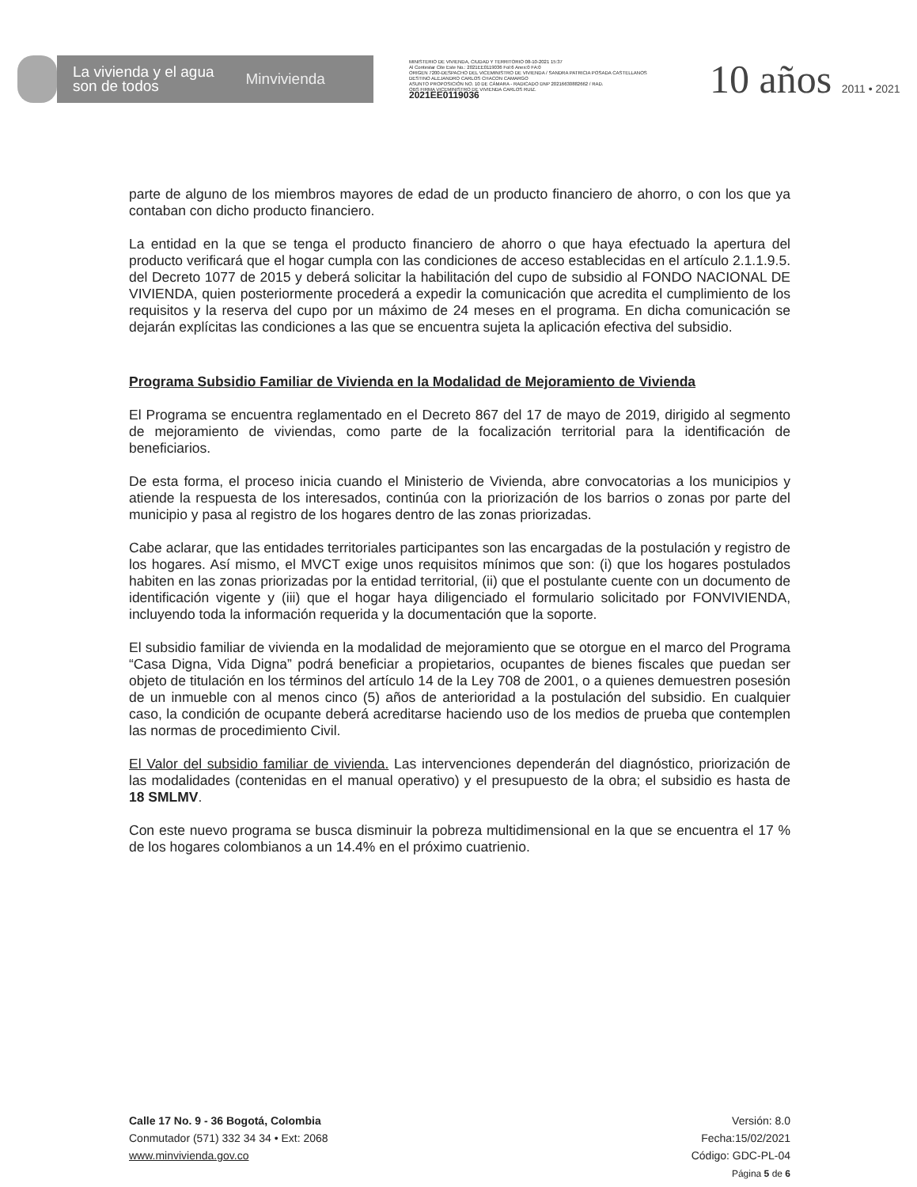La vivienda y el agua
son de todos
Minvivienda
MINISTERIO DE VIVIENDA, CIUDAD Y TERRITORIO 08-10-2021 15:37
Al Contestar Cite Este No.: 2021EE0119036 Fol:6 Anex:0 FA:0
ORIGEN 7200-DESPACHO DEL VICEMINISTRO DE VIVIENDA / SANDRA PATRICIA POSADA CASTELLANOS
DESTINO ALEJANDRO CARLOS CHACON CAMARGO
ASUNTO PROPOSICIÓN NO. 10 DE CÁMARA - RADICADO DNP 20216630882662 / RAD.
OBS FIRMA VICEMINISTRO DE VIVIENDA CARLOS RUIZ.
2021EE0119036
10 años 2011 • 2021
parte de alguno de los miembros mayores de edad de un producto financiero de ahorro, o con los que ya contaban con dicho producto financiero.
La entidad en la que se tenga el producto financiero de ahorro o que haya efectuado la apertura del producto verificará que el hogar cumpla con las condiciones de acceso establecidas en el artículo 2.1.1.9.5. del Decreto 1077 de 2015 y deberá solicitar la habilitación del cupo de subsidio al FONDO NACIONAL DE VIVIENDA, quien posteriormente procederá a expedir la comunicación que acredita el cumplimiento de los requisitos y la reserva del cupo por un máximo de 24 meses en el programa. En dicha comunicación se dejarán explícitas las condiciones a las que se encuentra sujeta la aplicación efectiva del subsidio.
Programa Subsidio Familiar de Vivienda en la Modalidad de Mejoramiento de Vivienda
El Programa se encuentra reglamentado en el Decreto 867 del 17 de mayo de 2019, dirigido al segmento de mejoramiento de viviendas, como parte de la focalización territorial para la identificación de beneficiarios.
De esta forma, el proceso inicia cuando el Ministerio de Vivienda, abre convocatorias a los municipios y atiende la respuesta de los interesados, continúa con la priorización de los barrios o zonas por parte del municipio y pasa al registro de los hogares dentro de las zonas priorizadas.
Cabe aclarar, que las entidades territoriales participantes son las encargadas de la postulación y registro de los hogares. Así mismo, el MVCT exige unos requisitos mínimos que son: (i) que los hogares postulados habiten en las zonas priorizadas por la entidad territorial, (ii) que el postulante cuente con un documento de identificación vigente y (iii) que el hogar haya diligenciado el formulario solicitado por FONVIVIENDA, incluyendo toda la información requerida y la documentación que la soporte.
El subsidio familiar de vivienda en la modalidad de mejoramiento que se otorgue en el marco del Programa “Casa Digna, Vida Digna” podrá beneficiar a propietarios, ocupantes de bienes fiscales que puedan ser objeto de titulación en los términos del artículo 14 de la Ley 708 de 2001, o a quienes demuestren posesión de un inmueble con al menos cinco (5) años de anterioridad a la postulación del subsidio. En cualquier caso, la condición de ocupante deberá acreditarse haciendo uso de los medios de prueba que contemplen las normas de procedimiento Civil.
El Valor del subsidio familiar de vivienda. Las intervenciones dependerán del diagnóstico, priorización de las modalidades (contenidas en el manual operativo) y el presupuesto de la obra; el subsidio es hasta de 18 SMLMV.
Con este nuevo programa se busca disminuir la pobreza multidimensional en la que se encuentra el 17 % de los hogares colombianos a un 14.4% en el próximo cuatrienio.
Calle 17 No. 9 - 36 Bogotá, Colombia
Conmutador (571) 332 34 34 • Ext: 2068
www.minvivienda.gov.co
Versión: 8.0
Fecha:15/02/2021
Código: GDC-PL-04
Página 5 de 6